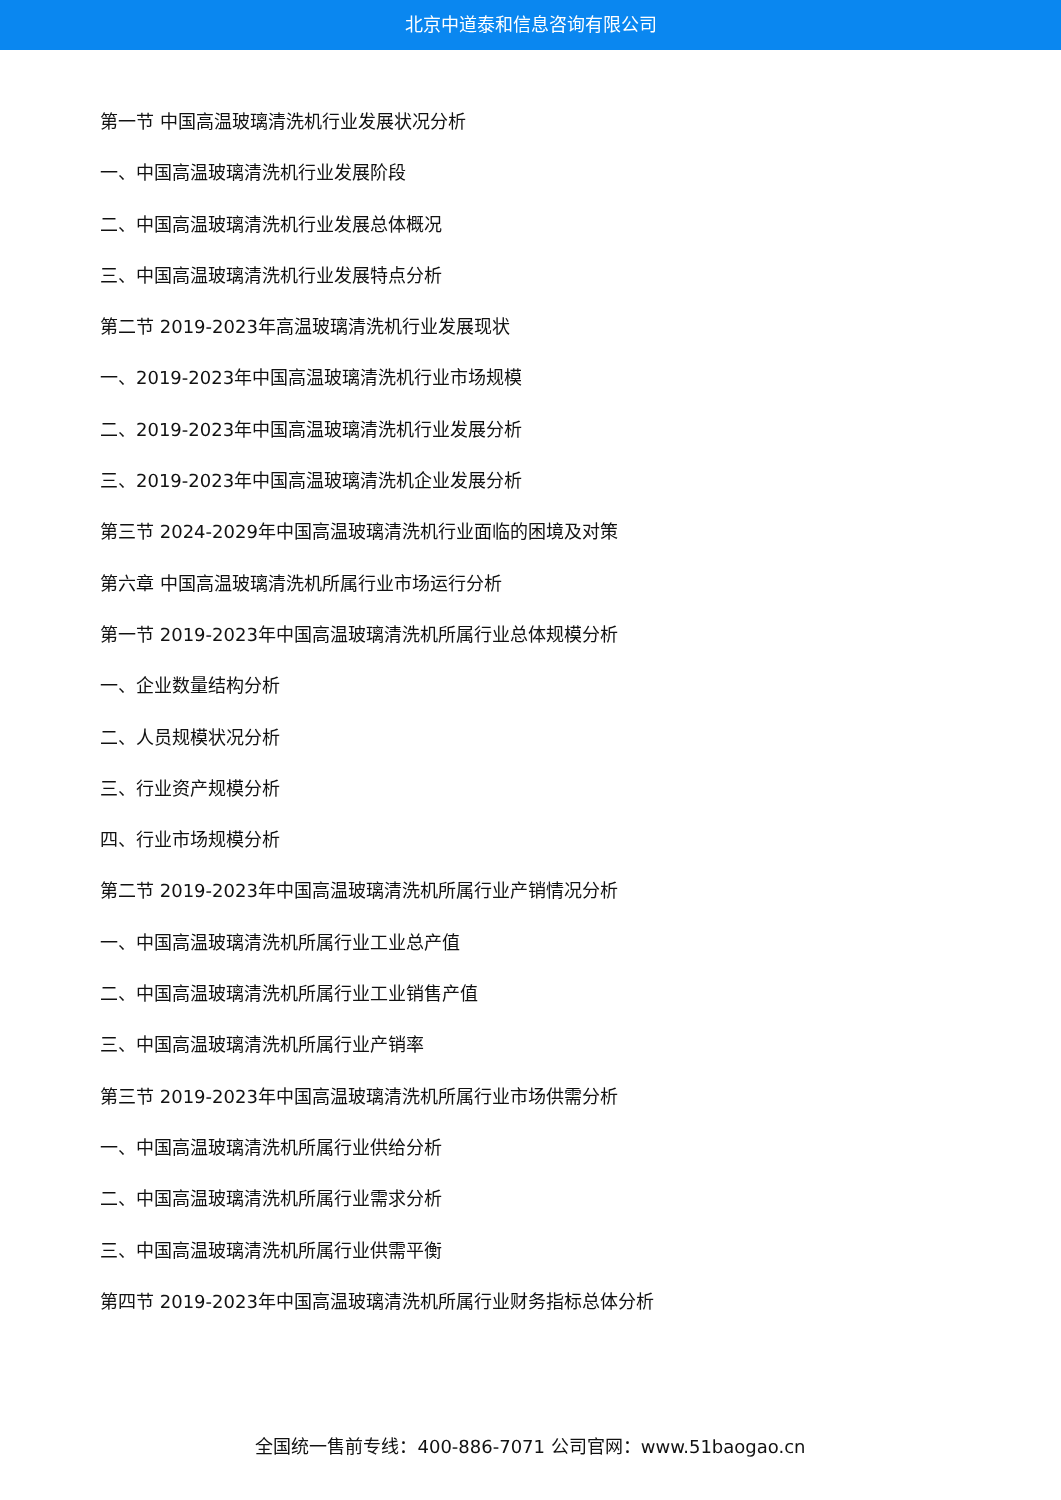北京中道泰和信息咨询有限公司
第一节 中国高温玻璃清洗机行业发展状况分析
一、中国高温玻璃清洗机行业发展阶段
二、中国高温玻璃清洗机行业发展总体概况
三、中国高温玻璃清洗机行业发展特点分析
第二节 2019-2023年高温玻璃清洗机行业发展现状
一、2019-2023年中国高温玻璃清洗机行业市场规模
二、2019-2023年中国高温玻璃清洗机行业发展分析
三、2019-2023年中国高温玻璃清洗机企业发展分析
第三节 2024-2029年中国高温玻璃清洗机行业面临的困境及对策
第六章 中国高温玻璃清洗机所属行业市场运行分析
第一节 2019-2023年中国高温玻璃清洗机所属行业总体规模分析
一、企业数量结构分析
二、人员规模状况分析
三、行业资产规模分析
四、行业市场规模分析
第二节 2019-2023年中国高温玻璃清洗机所属行业产销情况分析
一、中国高温玻璃清洗机所属行业工业总产值
二、中国高温玻璃清洗机所属行业工业销售产值
三、中国高温玻璃清洗机所属行业产销率
第三节 2019-2023年中国高温玻璃清洗机所属行业市场供需分析
一、中国高温玻璃清洗机所属行业供给分析
二、中国高温玻璃清洗机所属行业需求分析
三、中国高温玻璃清洗机所属行业供需平衡
第四节 2019-2023年中国高温玻璃清洗机所属行业财务指标总体分析
全国统一售前专线：400-886-7071 公司官网：www.51baogao.cn